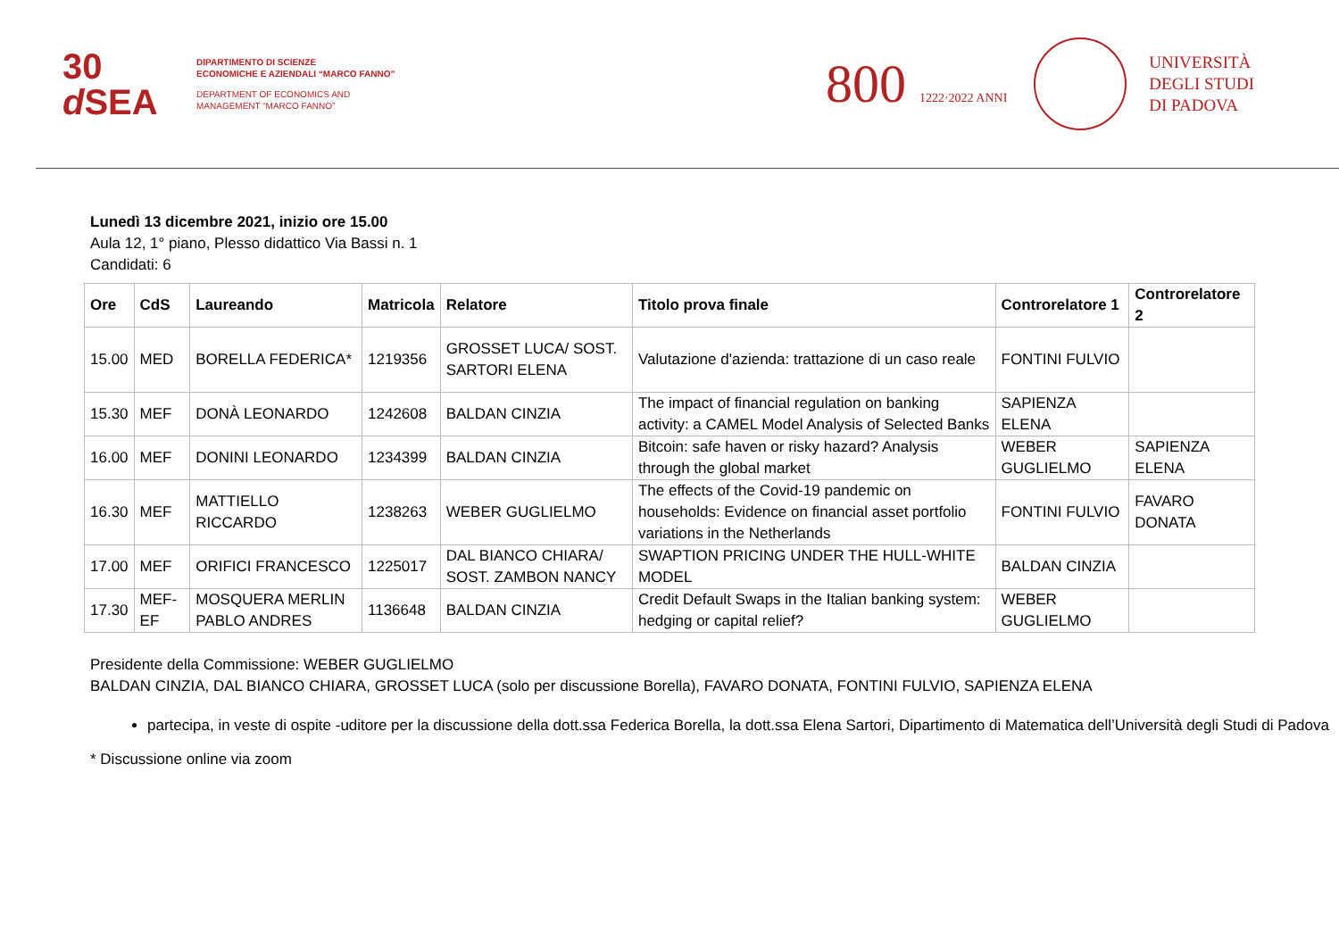30
d SEA
DIPARTIMENTO DI SCIENZE
ECONOMICHE E AZIENDALI “MARCO FANNO”
DEPARTMENT OF ECONOMICS AND
MANAGEMENT “MARCO FANNO”
800 1222·2022 ANNI
UNIVERSITÀ
DEGLI STUDI
DI PADOVA
Lunedì 13 dicembre 2021, inizio ore 15.00
Aula 12, 1° piano, Plesso didattico Via Bassi n. 1
Candidati: 6
| Ore | CdS | Laureando | Matricola | Relatore | Titolo prova finale | Controrelatore 1 | Controrelatore 2 |
| --- | --- | --- | --- | --- | --- | --- | --- |
| 15.00 | MED | BORELLA FEDERICA* | 1219356 | GROSSET LUCA/ SOST. SARTORI ELENA | Valutazione d'azienda: trattazione di un caso reale | FONTINI FULVIO | |
| 15.30 | MEF | DONÀ LEONARDO | 1242608 | BALDAN CINZIA | The impact of financial regulation on banking activity: a CAMEL Model Analysis of Selected Banks | SAPIENZA ELENA | |
| 16.00 | MEF | DONINI LEONARDO | 1234399 | BALDAN CINZIA | Bitcoin: safe haven or risky hazard? Analysis through the global market | WEBER GUGLIELMO | SAPIENZA ELENA |
| 16.30 | MEF | MATTIELLO RICCARDO | 1238263 | WEBER GUGLIELMO | The effects of the Covid-19 pandemic on households: Evidence on financial asset portfolio variations in the Netherlands | FONTINI FULVIO | FAVARO DONATA |
| 17.00 | MEF | ORIFICI FRANCESCO | 1225017 | DAL BIANCO CHIARA/ SOST. ZAMBON NANCY | SWAPTION PRICING UNDER THE HULL-WHITE MODEL | BALDAN CINZIA | |
| 17.30 | MEF-EF | MOSQUERA MERLIN PABLO ANDRES | 1136648 | BALDAN CINZIA | Credit Default Swaps in the Italian banking system: hedging or capital relief? | WEBER GUGLIELMO | |
Presidente della Commissione: WEBER GUGLIELMO
BALDAN CINZIA, DAL BIANCO CHIARA, GROSSET LUCA (solo per discussione Borella), FAVARO DONATA, FONTINI FULVIO, SAPIENZA ELENA
partecipa, in veste di ospite -uditore per la discussione della dott.ssa Federica Borella, la dott.ssa Elena Sartori, Dipartimento di Matematica dell’Università degli Studi di Padova
* Discussione online via zoom